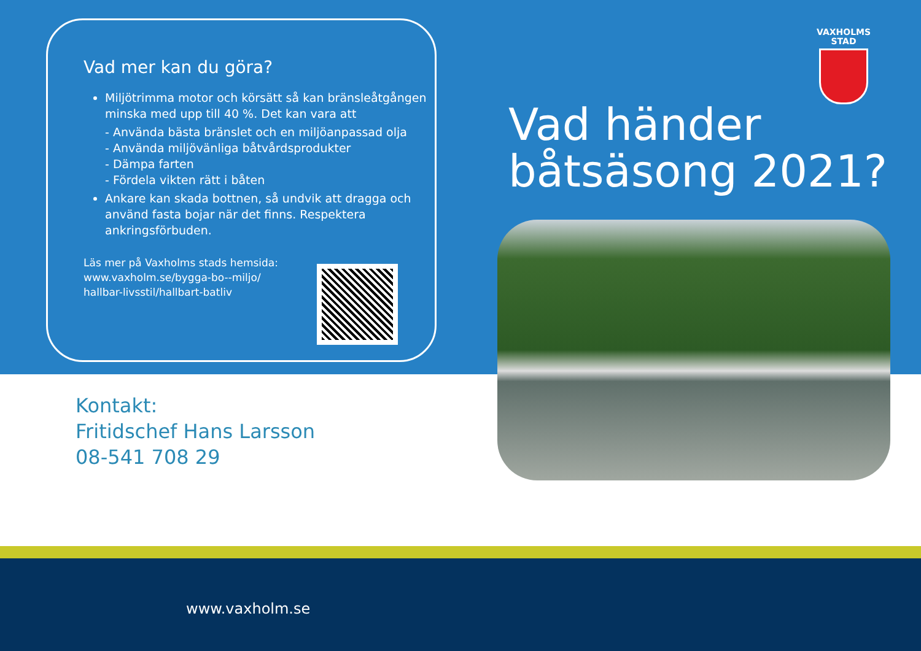Vad mer kan du göra?
Miljötrimma motor och körsätt så kan bränsleåtgången minska med upp till 40 %. Det kan vara att
- Använda bästa bränslet och en miljöanpassad olja
- Använda miljövänliga båtvårdsprodukter
- Dämpa farten
- Fördela vikten rätt i båten
Ankare kan skada bottnen, så undvik att dragga och använd fasta bojar när det finns. Respektera ankringsförbuden.
Läs mer på Vaxholms stads hemsida: www.vaxholm.se/bygga-bo--miljo/ hallbar-livsstil/hallbart-batliv
VAXHOLMS
STAD
Vad händer
båtsäsong 2021?
Kontakt:
Fritidschef Hans Larsson
08-541 708 29
www.vaxholm.se